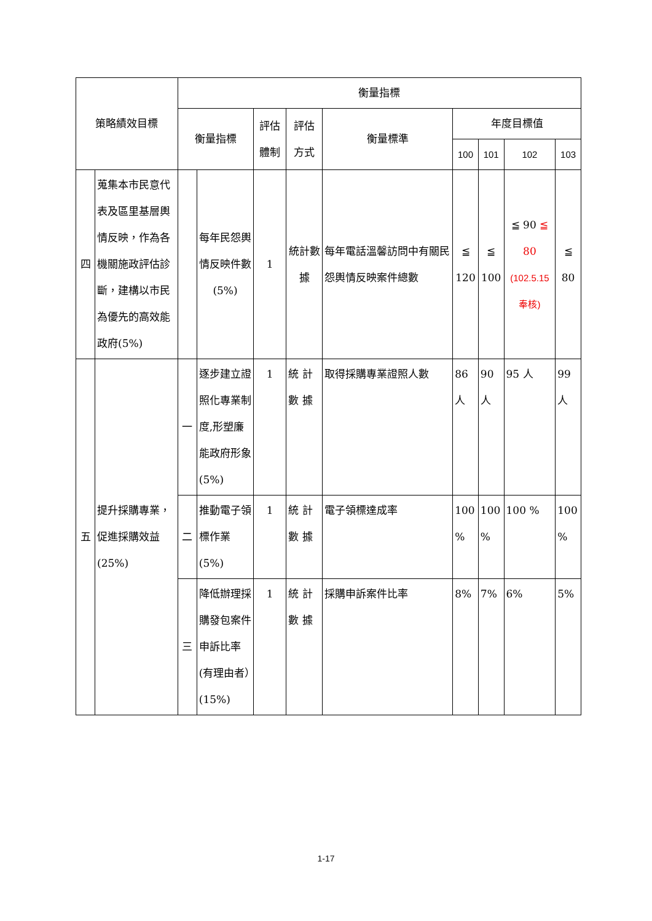| 策略績效目標 | | 衡量指標 | | | | | | | | |
| --- | --- | --- | --- | --- | --- | --- | --- | --- | --- | --- |
| | | 衡量指標 | | 評估 體制 | 評估 方式 | 衡量標準 | 年度目標值 | | | |
| | | | | | | | 100 | 101 | 102 | 103 |
| 四 | 蒐集本市民意代表及區里基層輿情反映，作為各機關施政評估診斷，建構以市民為優先的高效能政府(5%) | | 每年民怨輿情反映件數(5%) | 1 | 統計數據 | 每年電話溫馨訪問中有關民怨輿情反映案件總數 | ≦ 120 | ≦ 100 | ≦ 90 ≦ 80 (102.5.15奉核) | ≦ 80 |
| 五 | 提升採購專業，促進採購效益(25%) | 一 | 逐步建立證照化專業制度,形塑廉能政府形象(5%) | 1 | 統 計 數 據 | 取得採購專業證照人數 | 86 人 | 90 人 | 95 人 | 99 人 |
| | | 二 | 推動電子領標作業(5%) | 1 | 統 計 數 據 | 電子領標達成率 | 100 % | 100 % | 100 % | 100 % |
| | | 三 | 降低辦理採購發包案件申訴比率(有理由者）(15%) | 1 | 統 計 數 據 | 採購申訴案件比率 | 8% | 7% | 6% | 5% |
1-17